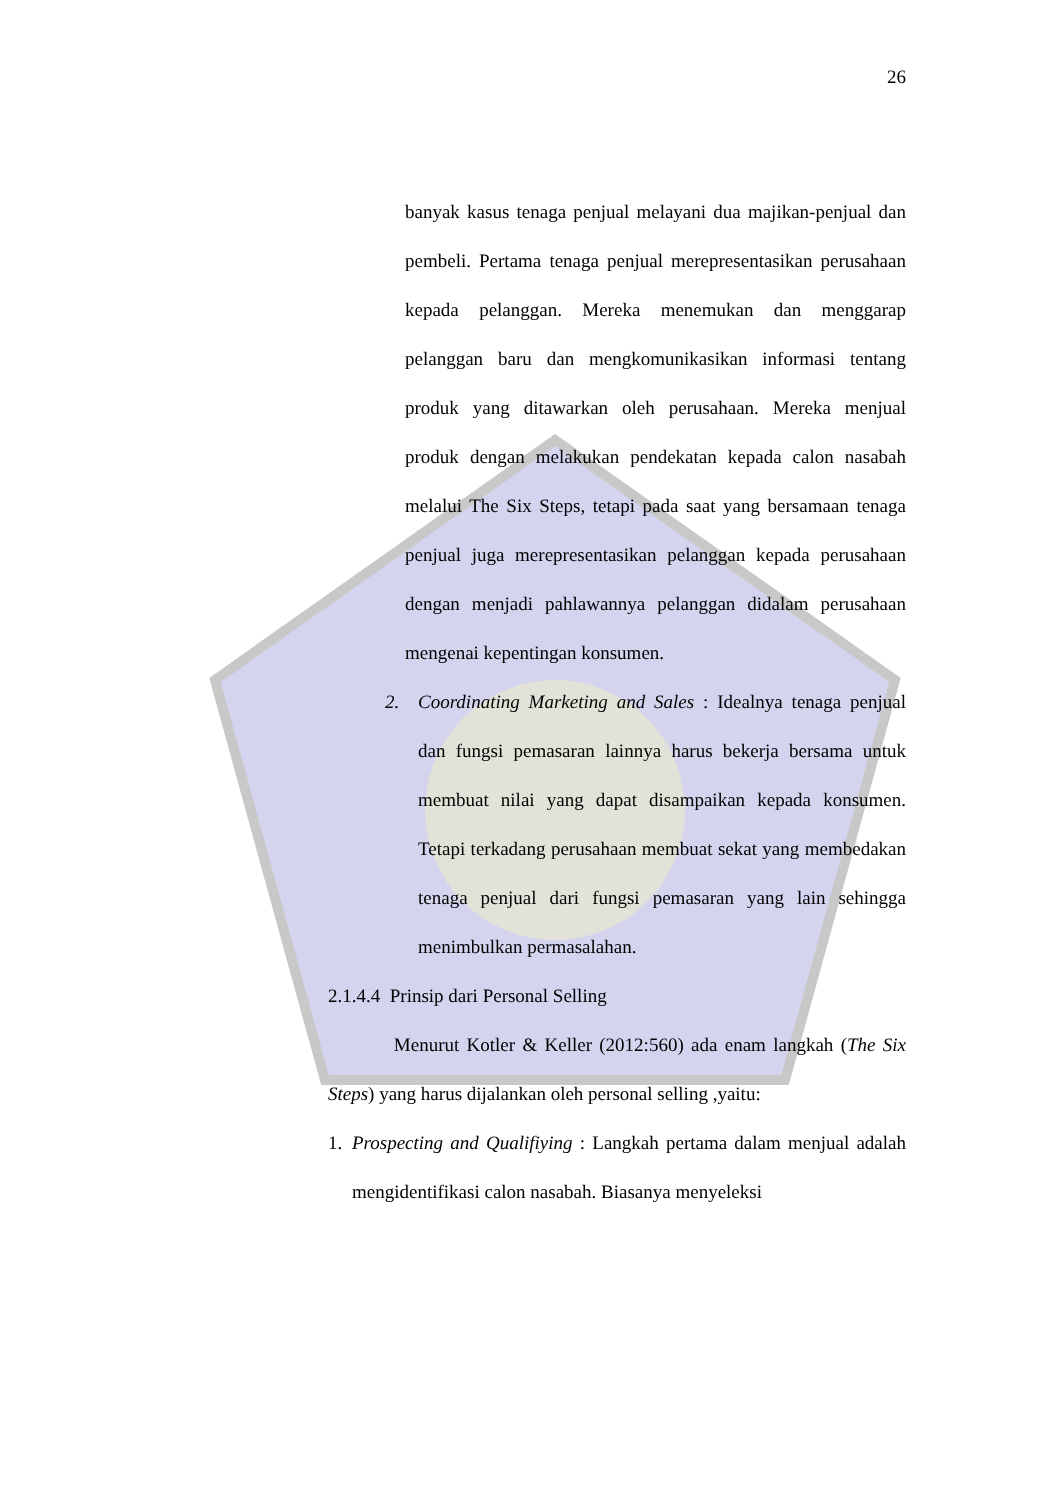26
banyak kasus tenaga penjual melayani dua majikan-penjual dan pembeli. Pertama tenaga penjual merepresentasikan perusahaan kepada pelanggan. Mereka menemukan dan menggarap pelanggan baru dan mengkomunikasikan informasi tentang produk yang ditawarkan oleh perusahaan. Mereka menjual produk dengan melakukan pendekatan kepada calon nasabah melalui The Six Steps, tetapi pada saat yang bersamaan tenaga penjual juga merepresentasikan pelanggan kepada perusahaan dengan menjadi pahlawannya pelanggan didalam perusahaan mengenai kepentingan konsumen.
2. Coordinating Marketing and Sales : Idealnya tenaga penjual dan fungsi pemasaran lainnya harus bekerja bersama untuk membuat nilai yang dapat disampaikan kepada konsumen. Tetapi terkadang perusahaan membuat sekat yang membedakan tenaga penjual dari fungsi pemasaran yang lain sehingga menimbulkan permasalahan.
2.1.4.4 Prinsip dari Personal Selling
Menurut Kotler & Keller (2012:560) ada enam langkah (The Six Steps) yang harus dijalankan oleh personal selling ,yaitu:
1. Prospecting and Qualifiying : Langkah pertama dalam menjual adalah mengidentifikasi calon nasabah. Biasanya menyeleksi